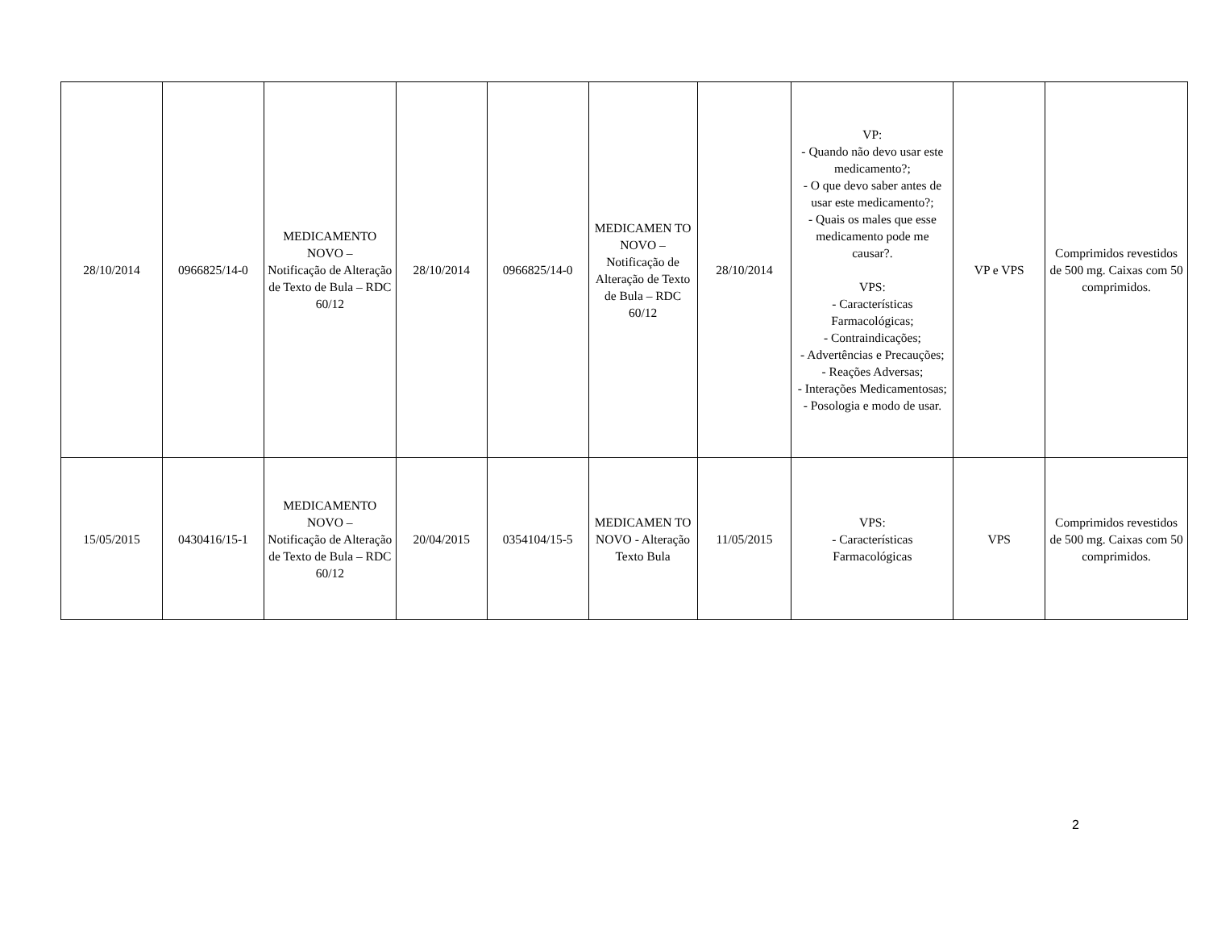| 28/10/2014 | 0966825/14-0 | MEDICAMENTO NOVO – Notificação de Alteração de Texto de Bula – RDC 60/12 | 28/10/2014 | 0966825/14-0 | MEDICAMEN TO NOVO – Notificação de Alteração de Texto de Bula – RDC 60/12 | 28/10/2014 | VP: - Quando não devo usar este medicamento?; - O que devo saber antes de usar este medicamento?; - Quais os males que esse medicamento pode me causar?. VPS: - Características Farmacológicas; - Contraindicações; - Advertências e Precauções; - Reações Adversas; - Interações Medicamentosas; - Posologia e modo de usar. | VP e VPS | Comprimidos revestidos de 500 mg. Caixas com 50 comprimidos. |
| 15/05/2015 | 0430416/15-1 | MEDICAMENTO NOVO – Notificação de Alteração de Texto de Bula – RDC 60/12 | 20/04/2015 | 0354104/15-5 | MEDICAMEN TO NOVO - Alteração Texto Bula | 11/05/2015 | VPS: - Características Farmacológicas | VPS | Comprimidos revestidos de 500 mg. Caixas com 50 comprimidos. |
2